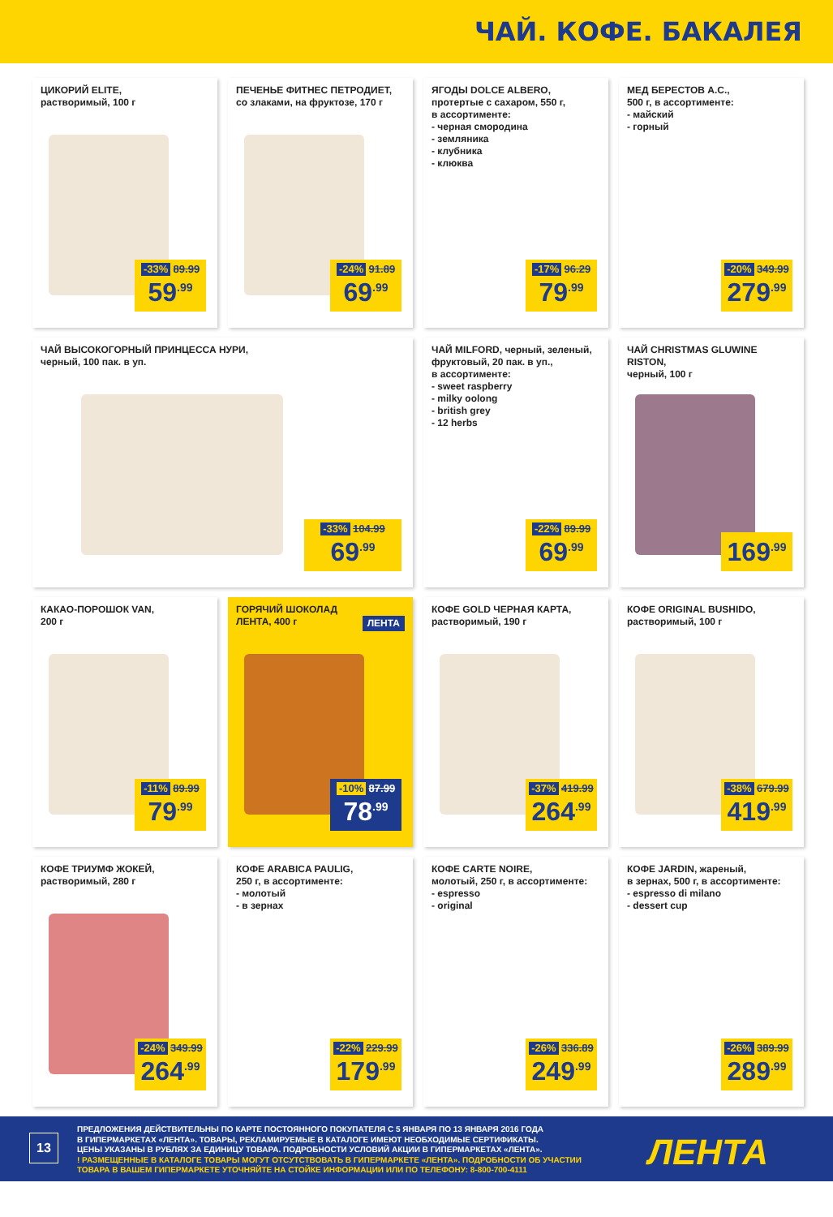ЧАЙ. КОФЕ. БАКАЛЕЯ
ЦИКОРИЙ ELITE,
растворимый, 100 г
-33% 89.99
59<sup>.99</sup>
ПЕЧЕНЬЕ ФИТНЕС ПЕТРОДИЕТ,
со злаками, на фруктозе, 170 г
-24% 91.89
69<sup>.99</sup>
ЯГОДЫ DOLCE ALBERO,
протертые с сахаром, 550 г,
в ассортименте:
- черная смородина
- земляника
- клубника
- клюква
-17% 96.29
79<sup>.99</sup>
МЕД БЕРЕСТОВ А.С.,
500 г, в ассортименте:
- майский
- горный
-20% 349.99
279<sup>.99</sup>
ЧАЙ ВЫСОКОГОРНЫЙ ПРИНЦЕССА НУРИ,
черный, 100 пак. в уп.
-33% 104.99
69<sup>.99</sup>
ЧАЙ MILFORD, черный, зеленый,
фруктовый, 20 пак. в уп.,
в ассортименте:
- sweet raspberry
- milky oolong
- british grey
- 12 herbs
-22% 89.99
69<sup>.99</sup>
ЧАЙ CHRISTMAS GLUWINE RISTON,
черный, 100 г
169<sup>.99</sup>
КАКАО-ПОРОШОК VAN,
200 г
-11% 89.99
79<sup>.99</sup>
ГОРЯЧИЙ ШОКОЛАД
ЛЕНТА, 400 г ЛЕНТА
-10% 87.99
78<sup>.99</sup>
КОФЕ GOLD ЧЕРНАЯ КАРТА,
растворимый, 190 г
-37% 419.99
264<sup>.99</sup>
КОФЕ ORIGINAL BUSHIDO,
растворимый, 100 г
-38% 679.99
419<sup>.99</sup>
КОФЕ ТРИУМФ ЖОКЕЙ,
растворимый, 280 г
-24% 349.99
264<sup>.99</sup>
КОФЕ ARABICA PAULIG,
250 г, в ассортименте:
- молотый
- в зернах
-22% 229.99
179<sup>.99</sup>
КОФЕ CARTE NOIRE,
молотый, 250 г, в ассортименте:
- espresso
- original
-26% 336.89
249<sup>.99</sup>
КОФЕ JARDIN, жареный,
в зернах, 500 г, в ассортименте:
- espresso di milano
- dessert cup
-26% 389.99
289<sup>.99</sup>
13
ПРЕДЛОЖЕНИЯ ДЕЙСТВИТЕЛЬНЫ ПО КАРТЕ ПОСТОЯННОГО ПОКУПАТЕЛЯ С 5 ЯНВАРЯ ПО 13 ЯНВАРЯ 2016 ГОДА
В ГИПЕРМАРКЕТАХ «ЛЕНТА». ТОВАРЫ, РЕКЛАМИРУЕМЫЕ В КАТАЛОГЕ ИМЕЮТ НЕОБХОДИМЫЕ СЕРТИФИКАТЫ.
ЦЕНЫ УКАЗАНЫ В РУБЛЯХ ЗА ЕДИНИЦУ ТОВАРА. ПОДРОБНОСТИ УСЛОВИЙ АКЦИИ В ГИПЕРМАРКЕТАХ «ЛЕНТА».
! РАЗМЕЩЕННЫЕ В КАТАЛОГЕ ТОВАРЫ МОГУТ ОТСУТСТВОВАТЬ В ГИПЕРМАРКЕТЕ «ЛЕНТА». ПОДРОБНОСТИ ОБ УЧАСТИИ
ТОВАРА В ВАШЕМ ГИПЕРМАРКЕТЕ УТОЧНЯЙТЕ НА СТОЙКЕ ИНФОРМАЦИИ ИЛИ ПО ТЕЛЕФОНУ: 8-800-700-4111
ЛЕНТА